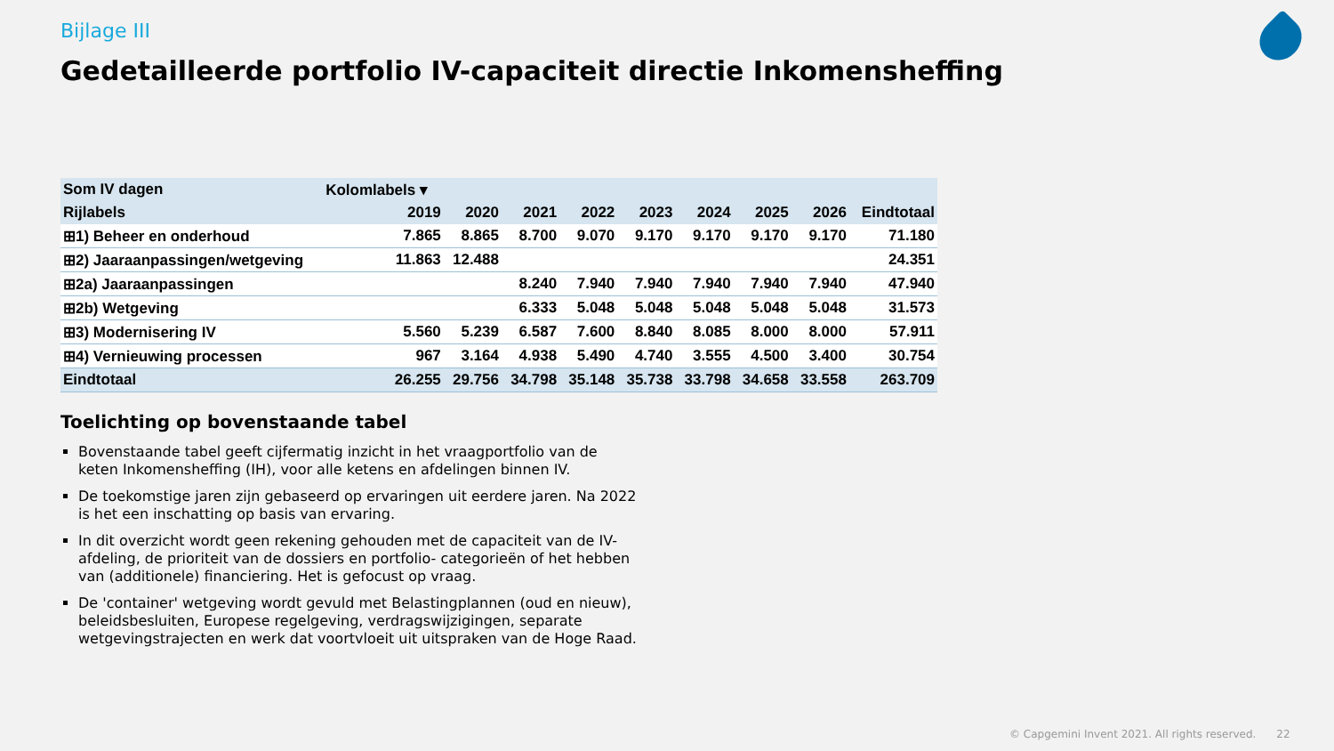Bijlage III
Gedetailleerde portfolio IV-capaciteit directie Inkomensheffing
| Som IV dagen | Kolomlabels ▾ | | | | | | | | | |
| --- | --- | --- | --- | --- | --- | --- | --- | --- | --- | --- |
| Rijlabels | | 2019 | 2020 | 2021 | 2022 | 2023 | 2024 | 2025 | 2026 | Eindtotaal |
| ⊞1) Beheer en onderhoud | | 7.865 | 8.865 | 8.700 | 9.070 | 9.170 | 9.170 | 9.170 | 9.170 | 71.180 |
| ⊞2) Jaaraanpassingen/wetgeving | | 11.863 | 12.488 | | | | | | | 24.351 |
| ⊞2a) Jaaraanpassingen | | | | 8.240 | 7.940 | 7.940 | 7.940 | 7.940 | 7.940 | 47.940 |
| ⊞2b) Wetgeving | | | | 6.333 | 5.048 | 5.048 | 5.048 | 5.048 | 5.048 | 31.573 |
| ⊞3) Modernisering IV | | 5.560 | 5.239 | 6.587 | 7.600 | 8.840 | 8.085 | 8.000 | 8.000 | 57.911 |
| ⊞4) Vernieuwing processen | | 967 | 3.164 | 4.938 | 5.490 | 4.740 | 3.555 | 4.500 | 3.400 | 30.754 |
| Eindtotaal | | 26.255 | 29.756 | 34.798 | 35.148 | 35.738 | 33.798 | 34.658 | 33.558 | 263.709 |
Toelichting op bovenstaande tabel
Bovenstaande tabel geeft cijfermatig inzicht in het vraagportfolio van de keten Inkomensheffing (IH), voor alle ketens en afdelingen binnen IV.
De toekomstige jaren zijn gebaseerd op ervaringen uit eerdere jaren. Na 2022 is het een inschatting op basis van ervaring.
In dit overzicht wordt geen rekening gehouden met de capaciteit van de IV-afdeling, de prioriteit van de dossiers en portfolio- categorieën of het hebben van (additionele) financiering. Het is gefocust op vraag.
De 'container' wetgeving wordt gevuld met Belastingplannen (oud en nieuw), beleidsbesluiten, Europese regelgeving, verdragswijzigingen, separate wetgevingstrajecten en werk dat voortvloeit uit uitspraken van de Hoge Raad.
© Capgemini Invent 2021. All rights reserved. 22